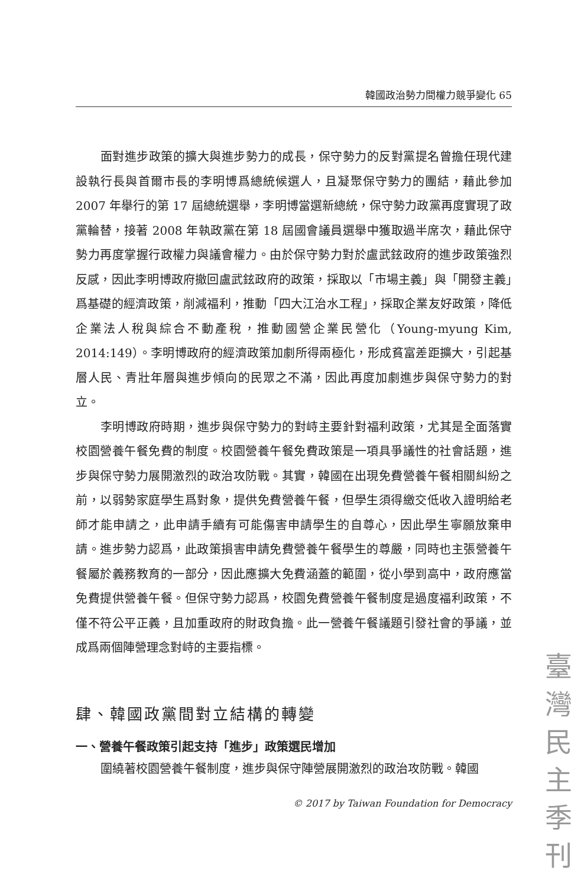韓國政治勢力間權力競爭變化 65
面對進步政策的擴大與進步勢力的成長，保守勢力的反對黨提名曾擔任現代建設執行長與首爾市長的李明博爲總統候選人，且凝聚保守勢力的團結，藉此參加 2007 年舉行的第 17 屆總統選舉，李明博當選新總統，保守勢力政黨再度實現了政黨輪替，接著 2008 年執政黨在第 18 屆國會議員選舉中獲取過半席次，藉此保守勢力再度掌握行政權力與議會權力。由於保守勢力對於盧武鉉政府的進步政策強烈反感，因此李明博政府撤回盧武鉉政府的政策，採取以「市場主義」與「開發主義」爲基礎的經濟政策，削減福利，推動「四大江治水工程」，採取企業友好政策，降低企業法人稅與綜合不動產稅，推動國營企業民營化（Young-myung Kim, 2014:149）。李明博政府的經濟政策加劇所得兩極化，形成貧富差距擴大，引起基層人民、青壯年層與進步傾向的民眾之不滿，因此再度加劇進步與保守勢力的對立。
李明博政府時期，進步與保守勢力的對峙主要針對福利政策，尤其是全面落實校園營養午餐免費的制度。校園營養午餐免費政策是一項具爭議性的社會話題，進步與保守勢力展開激烈的政治攻防戰。其實，韓國在出現免費營養午餐相關糾紛之前，以弱勢家庭學生爲對象，提供免費營養午餐，但學生須得繳交低收入證明給老師才能申請之，此申請手續有可能傷害申請學生的自尊心，因此學生寧願放棄申請。進步勢力認爲，此政策損害申請免費營養午餐學生的尊嚴，同時也主張營養午餐屬於義務教育的一部分，因此應擴大免費涵蓋的範圍，從小學到高中，政府應當免費提供營養午餐。但保守勢力認爲，校園免費營養午餐制度是過度福利政策，不僅不符公平正義，且加重政府的財政負擔。此一營養午餐議題引發社會的爭議，並成爲兩個陣營理念對峙的主要指標。
肆、韓國政黨間對立結構的轉變
一、營養午餐政策引起支持「進步」政策選民增加
圍繞著校園營養午餐制度，進步與保守陣營展開激烈的政治攻防戰。韓國
© 2017 by Taiwan Foundation for Democracy
臺
灣
民
主
季
刊